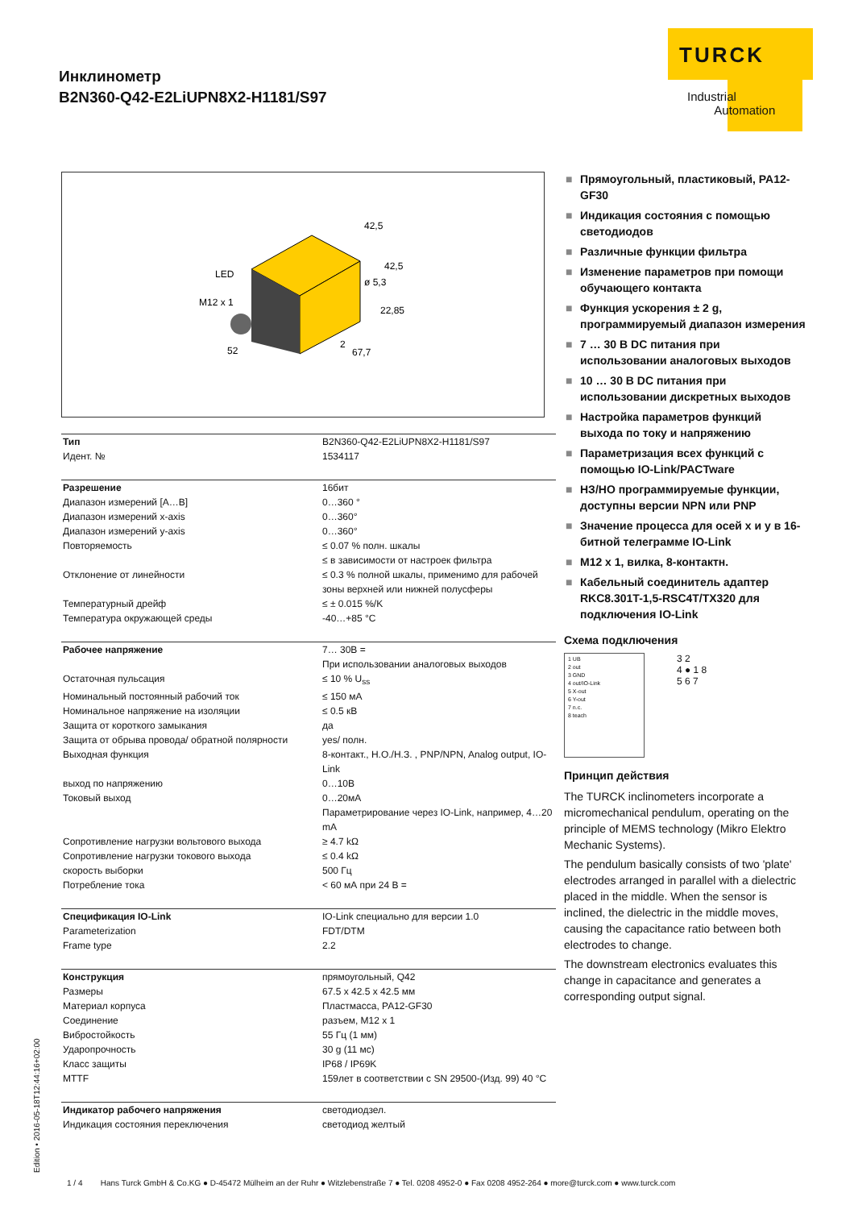Инклинометр
B2N360-Q42-E2LiUPN8X2-H1181/S97
TURCK
Industrial
Automation
LED
M12 x 1
42,5
42,5
ø 5,3
22,85
52
2
67,7
| Тип | B2N360-Q42-E2LiUPN8X2-H1181/S97 |
| Идент. № | 1534117 |
| Разрешение | 16бит |
| Диапазон измерений [A…B] | 0…360 ° |
| Диапазон измерений x-axis | 0…360° |
| Диапазон измерений y-axis | 0…360° |
| Повторяемость | ≤ 0.07 % полн. шкалы ≤ в зависимости от настроек фильтра |
| Отклонение от линейности | ≤ 0.3 % полной шкалы, применимо для рабочей зоны верхней или нижней полусферы |
| Температурный дрейф | ≤ ± 0.015 %/K |
| Температура окружающей среды | -40…+85 °C |
| Рабочее напряжение | 7… 30В = При использовании аналоговых выходов |
| Остаточная пульсация | ≤ 10 % U<sub>ss</sub> |
| Номинальный постоянный рабочий ток | ≤ 150 мА |
| Номинальное напряжение на изоляции | ≤ 0.5 кВ |
| Защита от короткого замыкания | да |
| Защита от обрыва провода/ обратной полярности | yes/ полн. |
| Выходная функция | 8-контакт., H.O./H.З. , PNP/NPN, Analog output, IO-Link |
| выход по напряжению | 0…10В |
| Токовый выход | 0…20мА Параметрирование через IO-Link, например, 4…20 mA |
| Сопротивление нагрузки вольтового выхода | ≥ 4.7 kΩ |
| Сопротивление нагрузки токового выхода | ≤ 0.4 kΩ |
| скорость выборки | 500 Гц |
| Потребление тока | < 60 мА при 24 В = |
| Спецификация IO-Link | IO-Link специально для версии 1.0 |
| Parameterization | FDT/DTM |
| Frame type | 2.2 |
| Конструкция | прямоугольный, Q42 |
| Размеры | 67.5 x 42.5 x 42.5 мм |
| Материал корпуса | Пластмасса, PA12-GF30 |
| Соединение | разъем, M12 x 1 |
| Вибростойкость | 55 Гц (1 мм) |
| Ударопрочность | 30 g (11 мс) |
| Класс защиты | IP68 / IP69K |
| MTTF | 159лет в соответствии с SN 29500-(Изд. 99) 40 °C |
| Индикатор рабочего напряжения | светодиодзел. |
| Индикация состояния переключения | светодиод желтый |
■ Прямоугольный, пластиковый, PA12-GF30
■ Индикация состояния с помощью светодиодов
■ Различные функции фильтра
■ Изменение параметров при помощи обучающего контакта
■ Функция ускорения ± 2 g, программируемый диапазон измерения
■ 7 … 30 В DC питания при использовании аналоговых выходов
■ 10 … 30 В DC питания при использовании дискретных выходов
■ Настройка параметров функций выхода по току и напряжению
■ Параметризация всех функций с помощью IO-Link/PACTware
■ НЗ/НО программируемые функции, доступны версии NPN или PNP
■ Значение процесса для осей x и y в 16-битной телеграмме IO-Link
■ M12 x 1, вилка, 8-контактн.
■ Кабельный соединитель адаптер RKC8.301T-1,5-RSC4T/TX320 для подключения IO-Link
Схема подключения
1 UB
2 out
3 GND
4 out/IO-Link
5 X-out
6 Y-out
7 n.c.
8 teach
3 2
4 ● 1 8
5 6 7
Принцип действия
The TURCK inclinometers incorporate a micromechanical pendulum, operating on the principle of MEMS technology (Mikro Elektro Mechanic Systems).
The pendulum basically consists of two 'plate' electrodes arranged in parallel with a dielectric placed in the middle. When the sensor is inclined, the dielectric in the middle moves, causing the capacitance ratio between both electrodes to change.
The downstream electronics evaluates this change in capacitance and generates a corresponding output signal.
Edition • 2016-05-18T12:44:16+02:00
1 / 4 Hans Turck GmbH & Co.KG ● D-45472 Mülheim an der Ruhr ● Witzlebenstraße 7 ● Tel. 0208 4952-0 ● Fax 0208 4952-264 ● more@turck.com ● www.turck.com